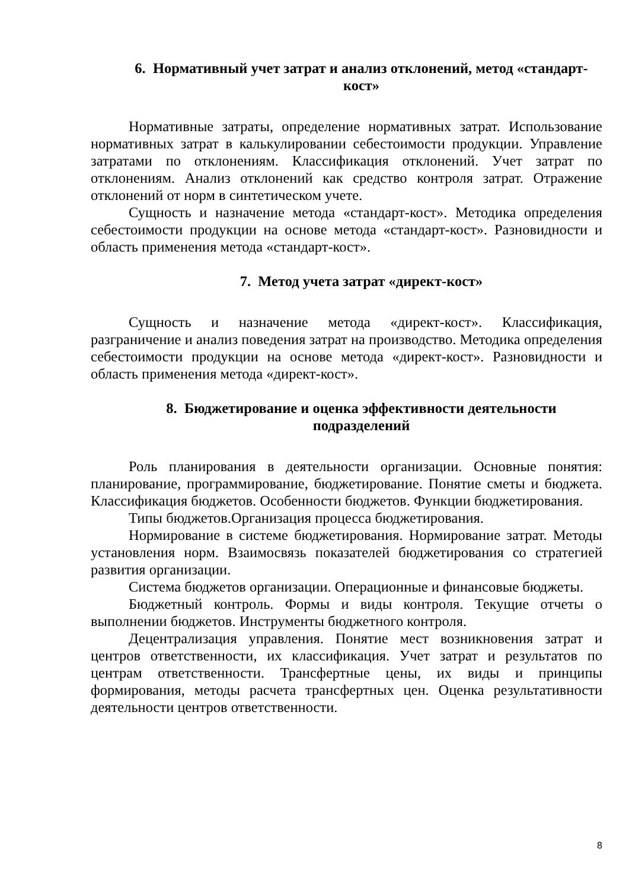6. Нормативный учет затрат и анализ отклонений, метод «стандарт-кост»
Нормативные затраты, определение нормативных затрат. Использование нормативных затрат в калькулировании себестоимости продукции. Управление затратами по отклонениям. Классификация отклонений. Учет затрат по отклонениям. Анализ отклонений как средство контроля затрат. Отражение отклонений от норм в синтетическом учете.
Сущность и назначение метода «стандарт-кост». Методика определения себестоимости продукции на основе метода «стандарт-кост». Разновидности и область применения метода «стандарт-кост».
7. Метод учета затрат «директ-кост»
Сущность и назначение метода «директ-кост». Классификация, разграничение и анализ поведения затрат на производство. Методика определения себестоимости продукции на основе метода «директ-кост». Разновидности и область применения метода «директ-кост».
8. Бюджетирование и оценка эффективности деятельности подразделений
Роль планирования в деятельности организации. Основные понятия: планирование, программирование, бюджетирование. Понятие сметы и бюджета. Классификация бюджетов. Особенности бюджетов. Функции бюджетирования.
Типы бюджетов.Организация процесса бюджетирования.
Нормирование в системе бюджетирования. Нормирование затрат. Методы установления норм. Взаимосвязь показателей бюджетирования со стратегией развития организации.
Система бюджетов организации. Операционные и финансовые бюджеты.
Бюджетный контроль. Формы и виды контроля. Текущие отчеты о выполнении бюджетов. Инструменты бюджетного контроля.
Децентрализация управления. Понятие мест возникновения затрат и центров ответственности, их классификация. Учет затрат и результатов по центрам ответственности. Трансфертные цены, их виды и принципы формирования, методы расчета трансфертных цен. Оценка результативности деятельности центров ответственности.
8